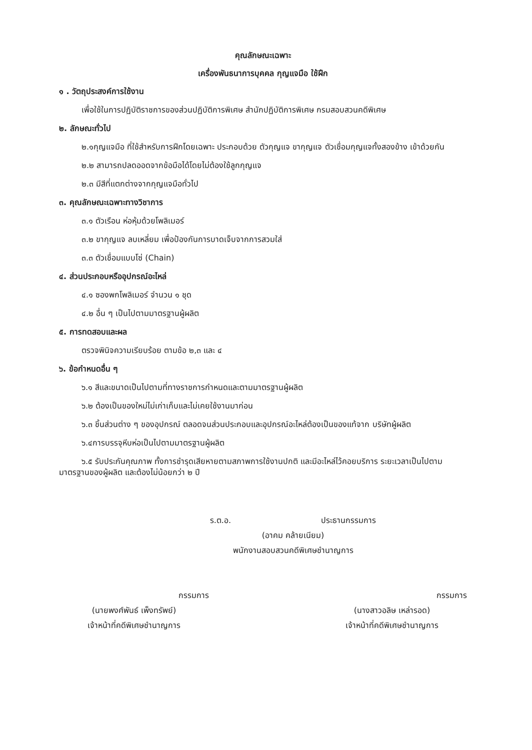คุณลักษณะเฉพาะ
เครื่องพันธนาการบุคคล กุญแจมือ ใช้ฝึก
๑ . วัตถุประสงค์การใช้งาน
เพื่อใช้ในการปฏิบัติราชการของส่วนปฏิบัติการพิเศษ สำนักปฏิบัติการพิเศษ กรมสอบสวนคดีพิเศษ
๒. ลักษณะทั่วไป
๒.๑กุญแจมือ ที่ใช้สำหรับการฝึกโดยเฉพาะ ประกอบด้วย ตัวกุญแจ ขากุญแจ ตัวเชื่อมกุญแจทั้งสองข้าง เข้าด้วยกัน
๒.๒ สามารถปลดออดจากข้อมือได้โดยไม่ต้องใช้ลูกกุญแจ
๒.๓ มีสีที่แตกต่างจากกุญแจมือทั่วไป
๓. คุณลักษณะเฉพาะทางวิชาการ
๓.๑ ตัวเรือน ห่อหุ้มด้วยโพลิเมอร์
๓.๒ ขากุญแจ ลบเหลี่ยม เพื่อป้องกันการบาดเจ็บจากการสวมใส่
๓.๓ ตัวเชื่อมแบบโซ่ (Chain)
๔. ส่วนประกอบหรืออุปกรณ์อะไหล่
๔.๑ ซองพกโพลิเมอร์ จำนวน ๑ ชุด
๔.๒ อื่น ๆ เป็นไปตามมาตรฐานผู้ผลิต
๕. การทดสอบและผล
ตรวจพินิจความเรียบร้อย ตามข้อ ๒,๓ และ ๔
๖. ข้อกำหนดอื่น ๆ
๖.๑ สีและขนาดเป็นไปตามที่ทางราชการกำหนดและตามมาตรฐานผู้ผลิต
๖.๒ ต้องเป็นของใหม่ไม่เก่าเก็บและไม่เคยใช้งานมาก่อน
๖.๓ ชิ้นส่วนต่าง ๆ ของอุปกรณ์ ตลอดจนส่วนประกอบและอุปกรณ์อะไหล่ต้องเป็นของแท้จาก บริษัทผู้ผลิต
๖.๔การบรรจุหีบห่อเป็นไปตามมาตรฐานผู้ผลิต
๖.๕ รับประกันคุณภาพ ทั้งการชำรุดเสียหายตามสภาพการใช้งานปกติ และมีอะไหล่ไว้คอยบริการ ระยะเวลาเป็นไปตามมาตรฐานของผู้ผลิต และต้องไม่น้อยกว่า ๒ ปี
ร.ต.อ. ประธานกรรมการ
(อาคม คล้ายเนียม)
พนักงานสอบสวนคดีพิเศษชำนาญการ
กรรมการ
(นายพงศ์พันธ์ เพ็งทรัพย์)
เจ้าหน้าที่คดีพิเศษชำนาญการ
กรรมการ
(นางสาวอลิษ เหล่ารอด)
เจ้าหน้าที่คดีพิเศษชำนาญการ